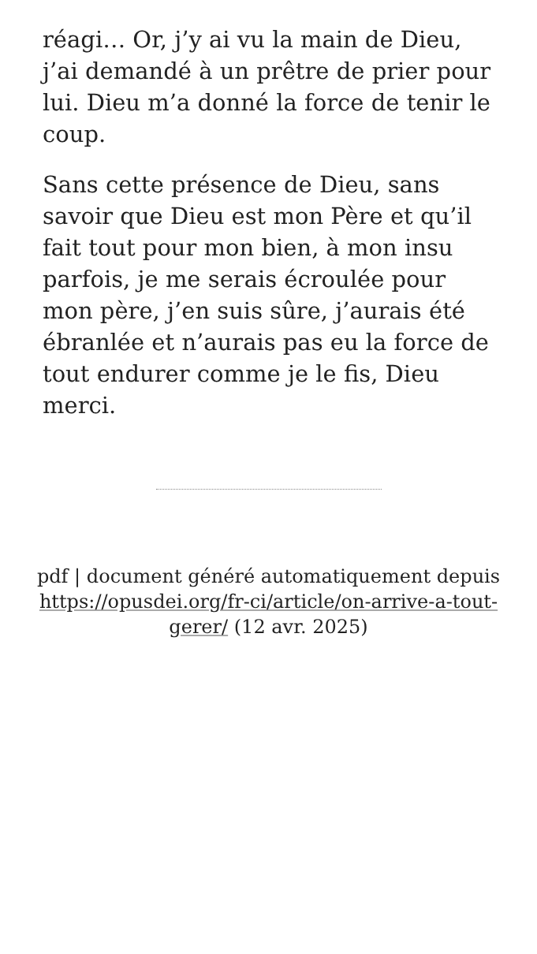réagi… Or, j’y ai vu la main de Dieu, j’ai demandé à un prêtre de prier pour lui. Dieu m’a donné la force de tenir le coup.
Sans cette présence de Dieu, sans savoir que Dieu est mon Père et qu’il fait tout pour mon bien, à mon insu parfois, je me serais écroulée pour mon père, j’en suis sûre, j’aurais été ébranlée et n’aurais pas eu la force de tout endurer comme je le fis, Dieu merci.
pdf | document généré automatiquement depuis https://opusdei.org/fr-ci/article/on-arrive-a-tout-gerer/ (12 avr. 2025)